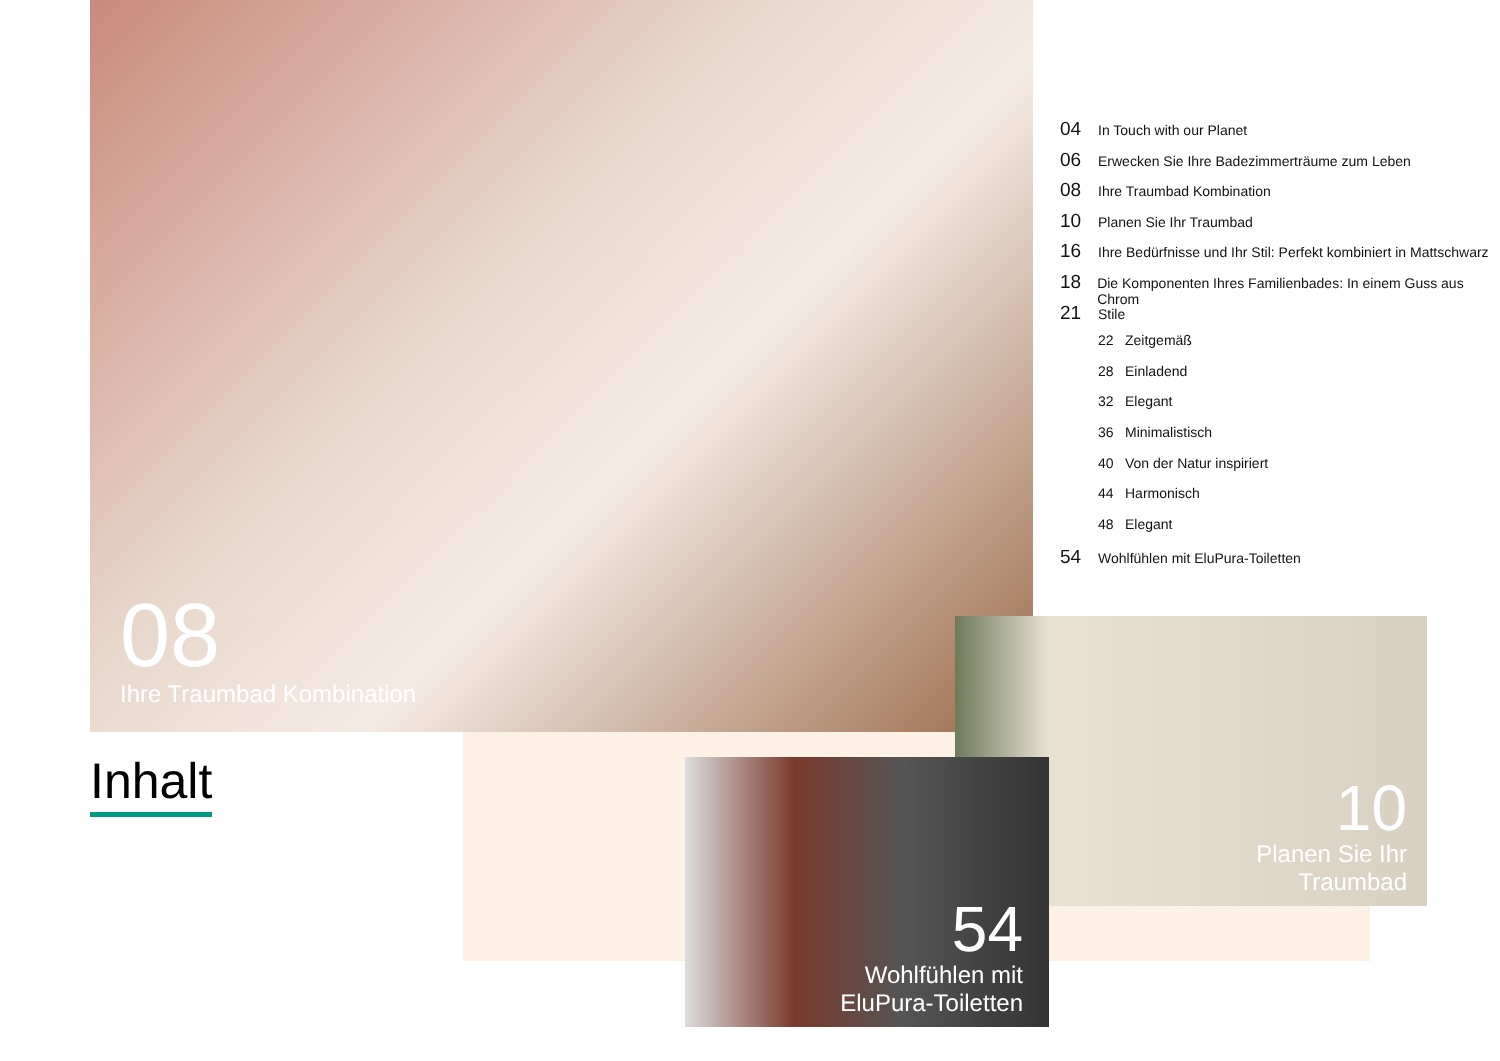08
Ihre Traumbad Kombination
04 In Touch with our Planet
06 Erwecken Sie Ihre Badezimmerträume zum Leben
08 Ihre Traumbad Kombination
10 Planen Sie Ihr Traumbad
16 Ihre Bedürfnisse und Ihr Stil: Perfekt kombiniert in Mattschwarz
18 Die Komponenten Ihres Familienbades: In einem Guss aus Chrom
21 Stile
22 Zeitgemäß
28 Einladend
32 Elegant
36 Minimalistisch
40 Von der Natur inspiriert
44 Harmonisch
48 Elegant
54 Wohlfühlen mit EluPura-Toiletten
Inhalt
10
Planen Sie Ihr
Traumbad
54
Wohlfühlen mit
EluPura-Toiletten